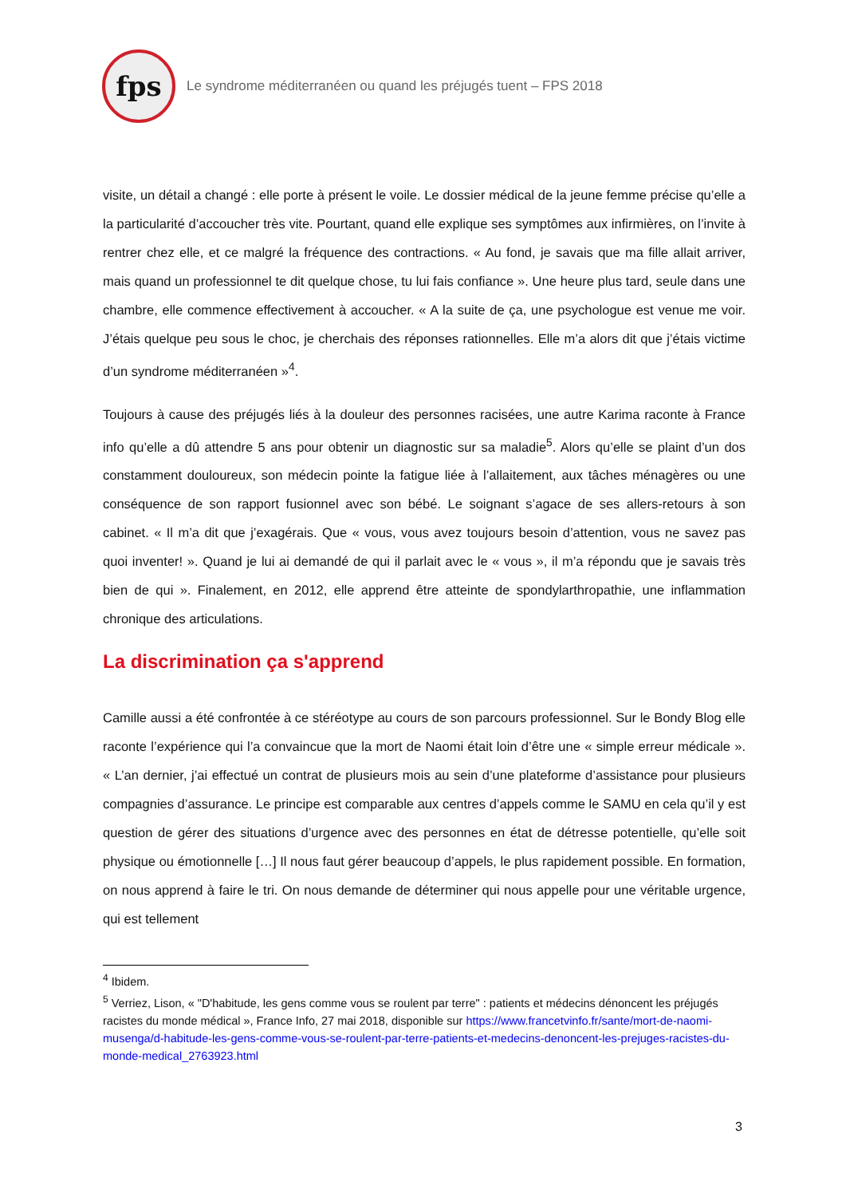fps
Le syndrome méditerranéen ou quand les préjugés tuent – FPS 2018
visite, un détail a changé : elle porte à présent le voile. Le dossier médical de la jeune femme précise qu’elle a la particularité d’accoucher très vite. Pourtant, quand elle explique ses symptômes aux infirmières, on l’invite à rentrer chez elle, et ce malgré la fréquence des contractions. « Au fond, je savais que ma fille allait arriver, mais quand un professionnel te dit quelque chose, tu lui fais confiance ». Une heure plus tard, seule dans une chambre, elle commence effectivement à accoucher. « A la suite de ça, une psychologue est venue me voir. J’étais quelque peu sous le choc, je cherchais des réponses rationnelles. Elle m’a alors dit que j’étais victime d’un syndrome méditerranéen »<sup>4</sup>.
Toujours à cause des préjugés liés à la douleur des personnes racisées, une autre Karima raconte à France info qu’elle a dû attendre 5 ans pour obtenir un diagnostic sur sa maladie<sup>5</sup>. Alors qu’elle se plaint d’un dos constamment douloureux, son médecin pointe la fatigue liée à l’allaitement, aux tâches ménagères ou une conséquence de son rapport fusionnel avec son bébé. Le soignant s’agace de ses allers-retours à son cabinet. « Il m’a dit que j’exagérais. Que « vous, vous avez toujours besoin d’attention, vous ne savez pas quoi inventer! ». Quand je lui ai demandé de qui il parlait avec le « vous », il m’a répondu que je savais très bien de qui ». Finalement, en 2012, elle apprend être atteinte de spondylarthropathie, une inflammation chronique des articulations.
La discrimination ça s'apprend
Camille aussi a été confrontée à ce stéréotype au cours de son parcours professionnel. Sur le Bondy Blog elle raconte l’expérience qui l’a convaincue que la mort de Naomi était loin d’être une « simple erreur médicale ». « L’an dernier, j’ai effectué un contrat de plusieurs mois au sein d’une plateforme d’assistance pour plusieurs compagnies d’assurance. Le principe est comparable aux centres d’appels comme le SAMU en cela qu’il y est question de gérer des situations d’urgence avec des personnes en état de détresse potentielle, qu’elle soit physique ou émotionnelle […] Il nous faut gérer beaucoup d’appels, le plus rapidement possible. En formation, on nous apprend à faire le tri. On nous demande de déterminer qui nous appelle pour une véritable urgence, qui est tellement
<sup>4</sup> Ibidem.
<sup>5</sup> Verriez, Lison, « "D'habitude, les gens comme vous se roulent par terre" : patients et médecins dénoncent les préjugés racistes du monde médical », France Info, 27 mai 2018, disponible sur https://www.francetvinfo.fr/sante/mort-de-naomi-musenga/d-habitude-les-gens-comme-vous-se-roulent-par-terre-patients-et-medecins-denoncent-les-prejuges-racistes-du-monde-medical_2763923.html
3